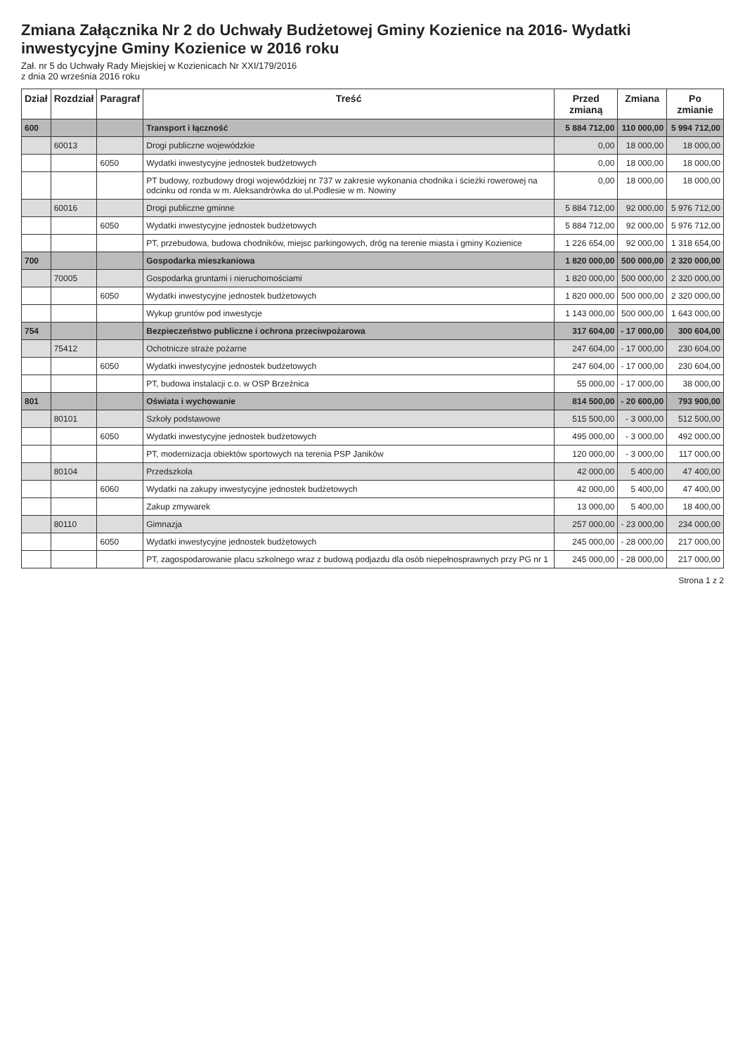Zmiana Załącznika Nr 2 do Uchwały Budżetowej Gminy Kozienice na 2016- Wydatki inwestycyjne Gminy Kozienice w 2016 roku
Zał. nr 5 do Uchwały Rady Miejskiej w Kozienicach Nr XXI/179/2016
z dnia 20 września 2016 roku
| Dział | Rozdział | Paragraf | Treść | Przed zmianą | Zmiana | Po zmianie |
| --- | --- | --- | --- | --- | --- | --- |
| 600 | | | Transport i łączność | 5 884 712,00 | 110 000,00 | 5 994 712,00 |
| | 60013 | | Drogi publiczne wojewódzkie | 0,00 | 18 000,00 | 18 000,00 |
| | | 6050 | Wydatki inwestycyjne jednostek budżetowych | 0,00 | 18 000,00 | 18 000,00 |
| | | | PT budowy, rozbudowy drogi wojewódzkiej nr 737 w zakresie wykonania chodnika i ścieżki rowerowej na odcinku od ronda w m. Aleksandrówka do ul.Podlesie w m. Nowiny | 0,00 | 18 000,00 | 18 000,00 |
| | 60016 | | Drogi publiczne gminne | 5 884 712,00 | 92 000,00 | 5 976 712,00 |
| | | 6050 | Wydatki inwestycyjne jednostek budżetowych | 5 884 712,00 | 92 000,00 | 5 976 712,00 |
| | | | PT, przebudowa, budowa chodników, miejsc parkingowych, dróg na terenie miasta i gminy Kozienice | 1 226 654,00 | 92 000,00 | 1 318 654,00 |
| 700 | | | Gospodarka mieszkaniowa | 1 820 000,00 | 500 000,00 | 2 320 000,00 |
| | 70005 | | Gospodarka gruntami i nieruchomościami | 1 820 000,00 | 500 000,00 | 2 320 000,00 |
| | | 6050 | Wydatki inwestycyjne jednostek budżetowych | 1 820 000,00 | 500 000,00 | 2 320 000,00 |
| | | | Wykup gruntów pod inwestycje | 1 143 000,00 | 500 000,00 | 1 643 000,00 |
| 754 | | | Bezpieczeństwo publiczne i ochrona przeciwpożarowa | 317 604,00 | - 17 000,00 | 300 604,00 |
| | 75412 | | Ochotnicze straże pożarne | 247 604,00 | - 17 000,00 | 230 604,00 |
| | | 6050 | Wydatki inwestycyjne jednostek budżetowych | 247 604,00 | - 17 000,00 | 230 604,00 |
| | | | PT, budowa instalacji c.o. w OSP Brzeźnica | 55 000,00 | - 17 000,00 | 38 000,00 |
| 801 | | | Oświata i wychowanie | 814 500,00 | - 20 600,00 | 793 900,00 |
| | 80101 | | Szkoły podstawowe | 515 500,00 | - 3 000,00 | 512 500,00 |
| | | 6050 | Wydatki inwestycyjne jednostek budżetowych | 495 000,00 | - 3 000,00 | 492 000,00 |
| | | | PT, modernizacja obiektów sportowych na terenia PSP Janików | 120 000,00 | - 3 000,00 | 117 000,00 |
| | 80104 | | Przedszkola | 42 000,00 | 5 400,00 | 47 400,00 |
| | | 6060 | Wydatki na zakupy inwestycyjne jednostek budżetowych | 42 000,00 | 5 400,00 | 47 400,00 |
| | | | Zakup zmywarek | 13 000,00 | 5 400,00 | 18 400,00 |
| | 80110 | | Gimnazja | 257 000,00 | - 23 000,00 | 234 000,00 |
| | | 6050 | Wydatki inwestycyjne jednostek budżetowych | 245 000,00 | - 28 000,00 | 217 000,00 |
| | | | PT, zagospodarowanie placu szkolnego wraz z budową podjazdu dla osób niepełnosprawnych przy PG nr 1 | 245 000,00 | - 28 000,00 | 217 000,00 |
Strona 1 z 2